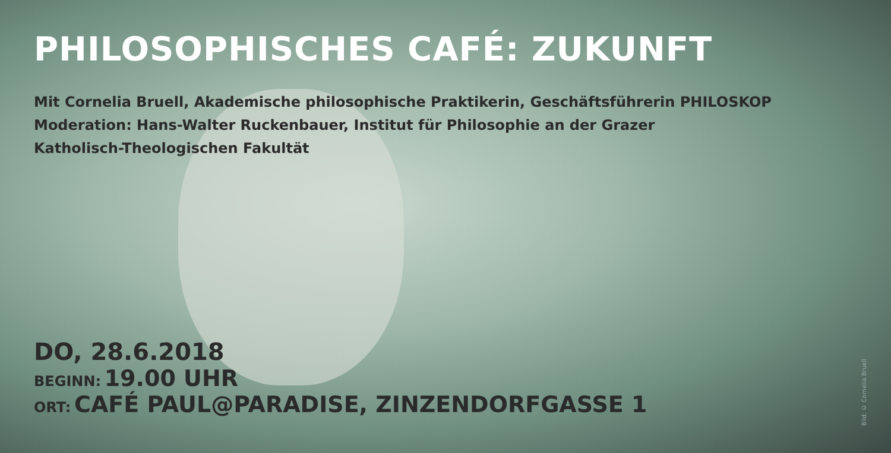PHILOSOPHISCHES CAFÉ: ZUKUNFT
Mit Cornelia Bruell, Akademische philosophische Praktikerin, Geschäftsführerin PHILOSKOP
Moderation: Hans-Walter Ruckenbauer, Institut für Philosophie an der Grazer
Katholisch-Theologischen Fakultät
DO, 28.6.2018
BEGINN: 19.00 UHR
ORT: CAFÉ PAUL@PARADISE, ZINZENDORFGASSE 1
Bild: © Cornelia Bruell